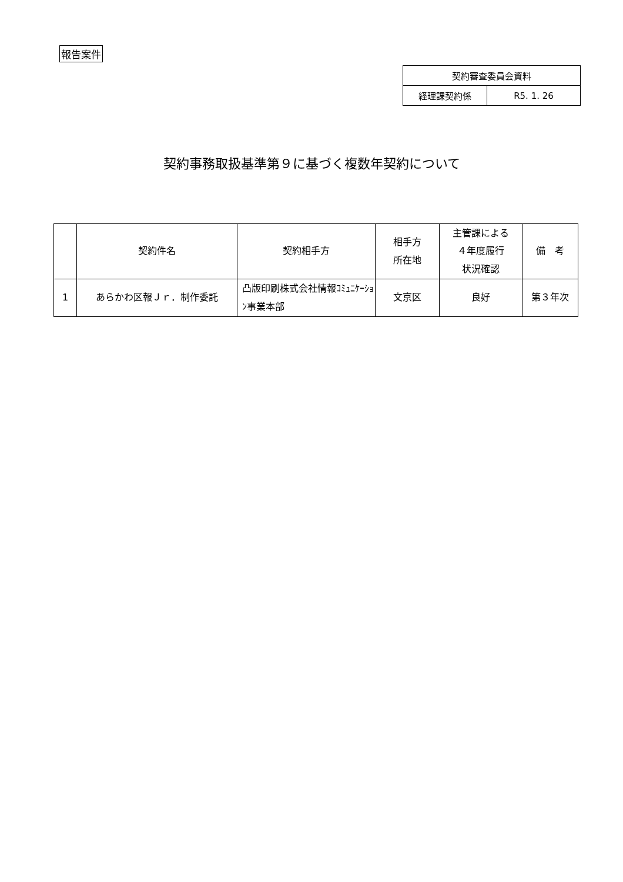報告案件
| 契約審査委員会資料 | |
| 経理課契約係 | R5. 1. 26 |
契約事務取扱基準第９に基づく複数年契約について
| | 契約件名 | 契約相手方 | 相手方 所在地 | 主管課による ４年度履行 状況確認 | 備 考 |
| --- | --- | --- | --- | --- | --- |
| 1 | あらかわ区報Ｊｒ．制作委託 | 凸版印刷株式会社情報ｺﾐｭﾆｹｰｼｮﾝ事業本部 | 文京区 | 良好 | 第３年次 |